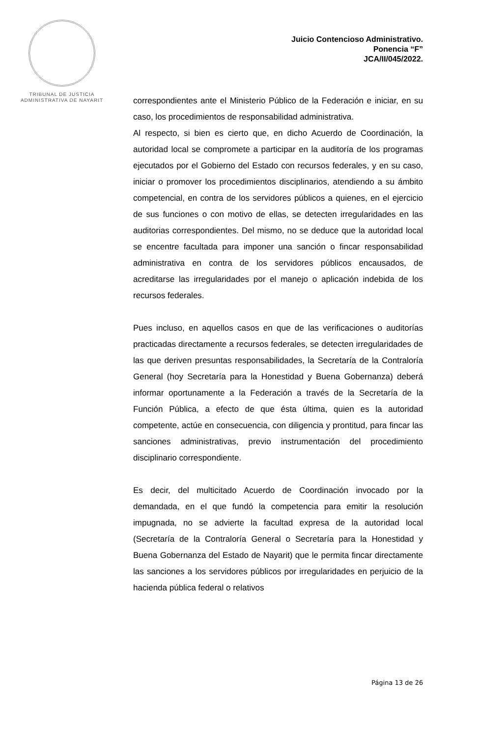TRIBUNAL DE JUSTICIA
ADMINISTRATIVA DE NAYARIT
Juicio Contencioso Administrativo.
Ponencia “F”
JCA/II/045/2022.
correspondientes ante el Ministerio Público de la Federación e iniciar, en su caso, los procedimientos de responsabilidad administrativa.
Al respecto, si bien es cierto que, en dicho Acuerdo de Coordinación, la autoridad local se compromete a participar en la auditoría de los programas ejecutados por el Gobierno del Estado con recursos federales, y en su caso, iniciar o promover los procedimientos disciplinarios, atendiendo a su ámbito competencial, en contra de los servidores públicos a quienes, en el ejercicio de sus funciones o con motivo de ellas, se detecten irregularidades en las auditorias correspondientes. Del mismo, no se deduce que la autoridad local se encentre facultada para imponer una sanción o fincar responsabilidad administrativa en contra de los servidores públicos encausados, de acreditarse las irregularidades por el manejo o aplicación indebida de los recursos federales.
Pues incluso, en aquellos casos en que de las verificaciones o auditorías practicadas directamente a recursos federales, se detecten irregularidades de las que deriven presuntas responsabilidades, la Secretaría de la Contraloría General (hoy Secretaría para la Honestidad y Buena Gobernanza) deberá informar oportunamente a la Federación a través de la Secretaría de la Función Pública, a efecto de que ésta última, quien es la autoridad competente, actúe en consecuencia, con diligencia y prontitud, para fincar las sanciones administrativas, previo instrumentación del procedimiento disciplinario correspondiente.
Es decir, del multicitado Acuerdo de Coordinación invocado por la demandada, en el que fundó la competencia para emitir la resolución impugnada, no se advierte la facultad expresa de la autoridad local (Secretaría de la Contraloría General o Secretaría para la Honestidad y Buena Gobernanza del Estado de Nayarit) que le permita fincar directamente las sanciones a los servidores públicos por irregularidades en perjuicio de la hacienda pública federal o relativos
Página 13 de 26